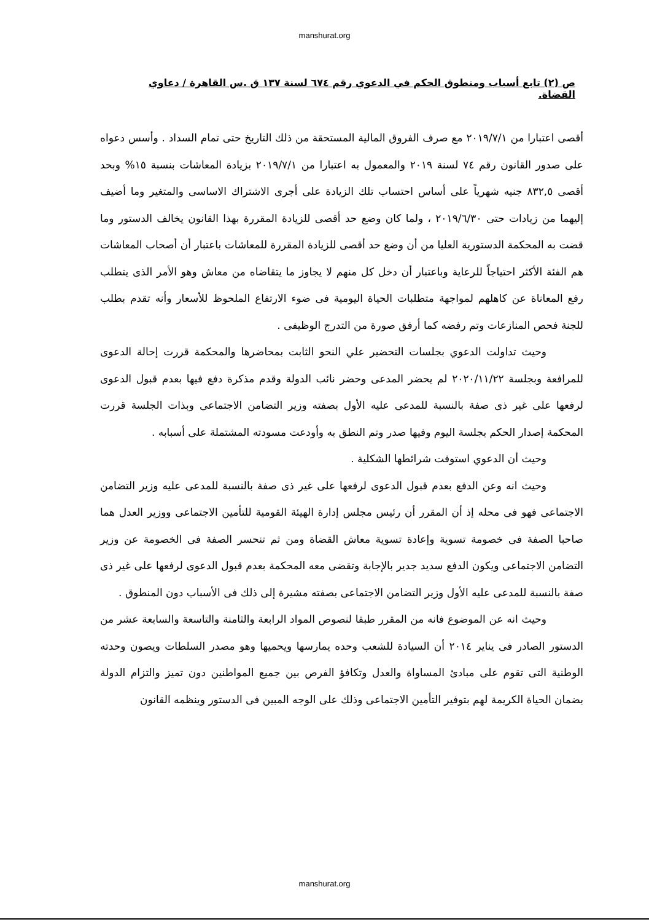manshurat.org
ص (٢) تابع أسباب ومنطوق الحكم في الدعوي رقم ٦٧٤ لسنة ١٣٧ ق .س القاهرة / دعاوي القضاة.
أقصى اعتبارا من ٢٠١٩/٧/١ مع صرف الفروق المالية المستحقة من ذلك التاريخ حتى تمام السداد . وأسس دعواه على صدور القانون رقم ٧٤ لسنة ٢٠١٩ والمعمول به اعتبارا من ٢٠١٩/٧/١ بزيادة المعاشات بنسبة ١٥% وبحد أقصى ٨٣٢,٥ جنيه شهرياً على أساس احتساب تلك الزيادة على أجرى الاشتراك الاساسى والمتغير وما أضيف إليهما من زيادات حتى ٢٠١٩/٦/٣٠ ، ولما كان وضع حد أقصى للزيادة المقررة بهذا القانون يخالف الدستور وما قضت به المحكمة الدستورية العليا من أن وضع حد أقصى للزيادة المقررة للمعاشات باعتبار أن أصحاب المعاشات هم الفئة الأكثر احتياجاً للرعاية وباعتبار أن دخل كل منهم لا يجاوز ما يتقاضاه من معاش وهو الأمر الذى يتطلب رفع المعاناة عن كاهلهم لمواجهة متطلبات الحياة اليومية فى ضوء الارتفاع الملحوظ للأسعار وأنه تقدم بطلب للجنة فحص المنازعات وتم رفضه كما أرفق صورة من التدرج الوظيفى .
وحيث تداولت الدعوي بجلسات التحضير علي النحو الثابت بمحاضرها والمحكمة قررت إحالة الدعوى للمرافعة وبجلسة ٢٠٢٠/١١/٢٢ لم يحضر المدعى وحضر نائب الدولة وقدم مذكرة دفع فيها بعدم قبول الدعوى لرفعها على غير ذى صفة بالنسبة للمدعى عليه الأول بصفته وزير التضامن الاجتماعى وبذات الجلسة قررت المحكمة إصدار الحكم بجلسة اليوم وفيها صدر وتم النطق به وأودعت مسودته المشتملة على أسبابه .
وحيث أن الدعوي استوفت شرائطها الشكلية .
وحيث انه وعن الدفع بعدم قبول الدعوى لرفعها على غير ذى صفة بالنسبة للمدعى عليه وزير التضامن الاجتماعى فهو فى محله إذ أن المقرر أن رئيس مجلس إدارة الهيئة القومية للتأمين الاجتماعى ووزير العدل هما صاحبا الصفة فى خصومة تسوية وإعادة تسوية معاش القضاة ومن ثم تنحسر الصفة فى الخصومة عن وزير التضامن الاجتماعى ويكون الدفع سديد جدير بالإجابة وتقضى معه المحكمة بعدم قبول الدعوى لرفعها على غير ذى صفة بالنسبة للمدعى عليه الأول وزير التضامن الاجتماعى بصفته مشيرة إلى ذلك فى الأسباب دون المنطوق .
وحيث انه عن الموضوع فانه من المقرر طبقا لنصوص المواد الرابعة والثامنة والتاسعة والسابعة عشر من الدستور الصادر فى يناير ٢٠١٤ أن السيادة للشعب وحده يمارسها ويحميها وهو مصدر السلطات ويصون وحدته الوطنية التى تقوم على مبادئ المساواة والعدل وتكافؤ الفرص بين جميع المواطنين دون تميز والتزام الدولة بضمان الحياة الكريمة لهم بتوفير التأمين الاجتماعى وذلك على الوجه المبين فى الدستور وينظمه القانون
manshurat.org